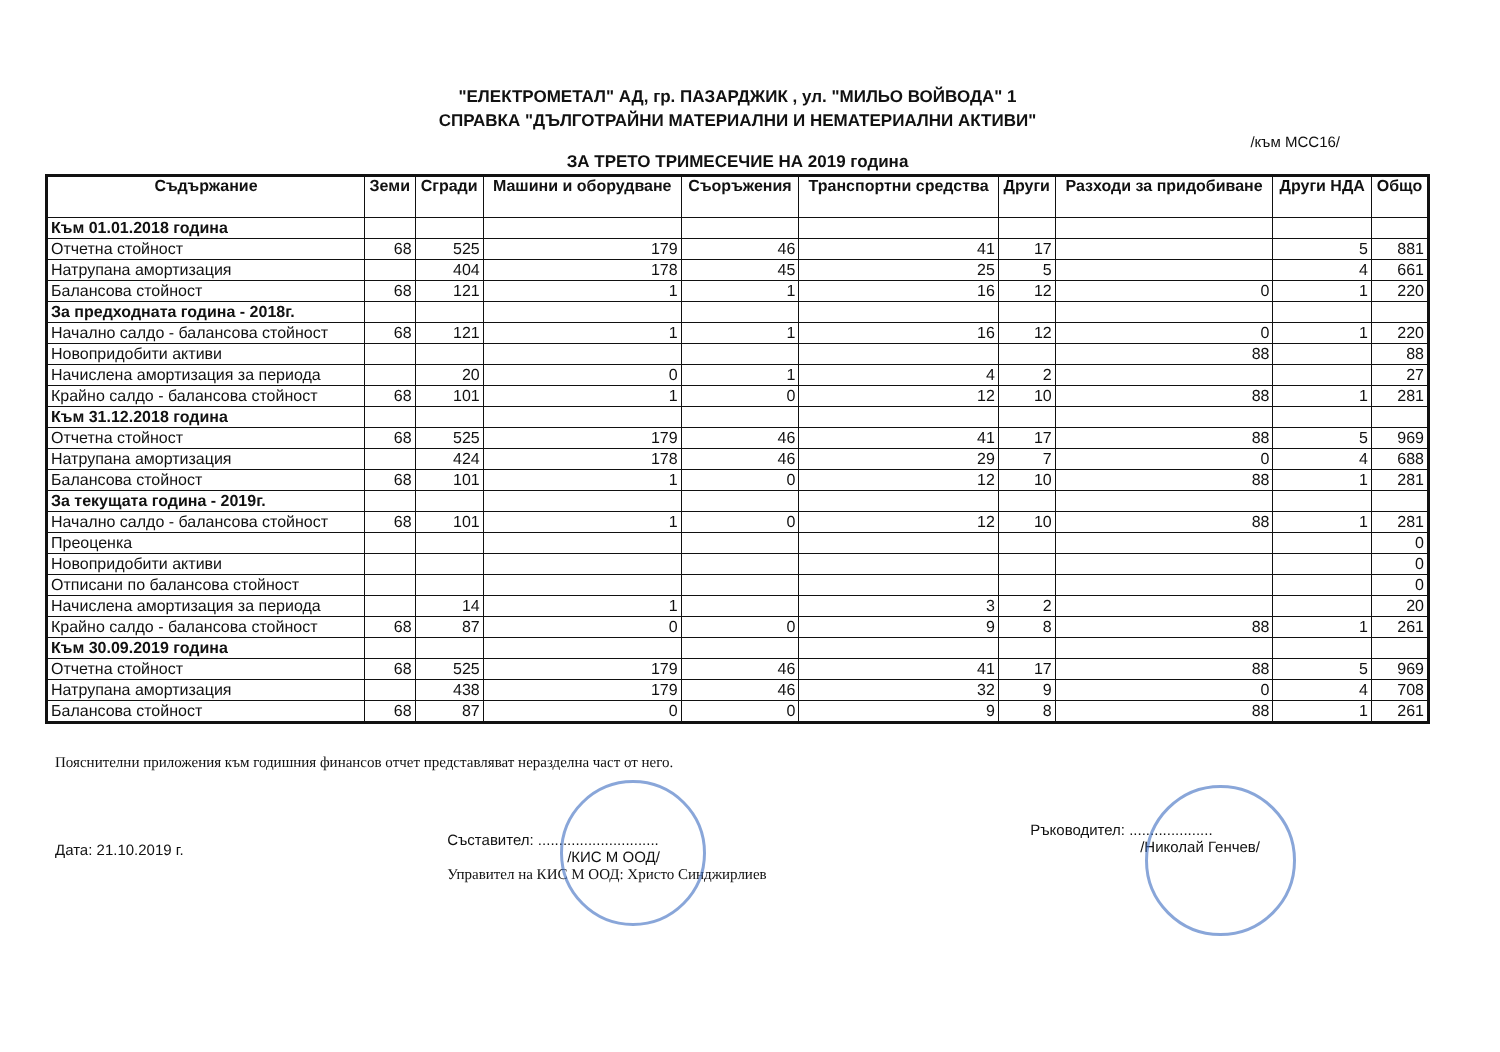"ЕЛЕКТРОМЕТАЛ" АД, гр. ПАЗАРДЖИК , ул. "МИЛЬО ВОЙВОДА" 1
СПРАВКА "ДЪЛГОТРАЙНИ МАТЕРИАЛНИ И НЕМАТЕРИАЛНИ АКТИВИ"
/към МСС16/
ЗА ТРЕТО ТРИМЕСЕЧИЕ НА 2019 година
| Съдържание | Земи | Сгради | Машини и оборудване | Съоръжения | Транспортни средства | Други | Разходи за придобиване | Други НДА | Общо |
| --- | --- | --- | --- | --- | --- | --- | --- | --- | --- |
| Към 01.01.2018 година | | | | | | | | | |
| Отчетна стойност | 68 | 525 | 179 | 46 | 41 | 17 | | 5 | 881 |
| Натрупана амортизация | | 404 | 178 | 45 | 25 | 5 | | 4 | 661 |
| Балансова стойност | 68 | 121 | 1 | 1 | 16 | 12 | 0 | 1 | 220 |
| За предходната година - 2018г. | | | | | | | | | |
| Начално салдо - балансова стойност | 68 | 121 | 1 | 1 | 16 | 12 | 0 | 1 | 220 |
| Новопридобити активи | | | | | | | 88 | | 88 |
| Начислена амортизация за периода | | 20 | 0 | 1 | 4 | 2 | | | 27 |
| Крайно салдо - балансова стойност | 68 | 101 | 1 | 0 | 12 | 10 | 88 | 1 | 281 |
| Към 31.12.2018 година | | | | | | | | | |
| Отчетна стойност | 68 | 525 | 179 | 46 | 41 | 17 | 88 | 5 | 969 |
| Натрупана амортизация | | 424 | 178 | 46 | 29 | 7 | 0 | 4 | 688 |
| Балансова стойност | 68 | 101 | 1 | 0 | 12 | 10 | 88 | 1 | 281 |
| За текущата година - 2019г. | | | | | | | | | |
| Начално салдо - балансова стойност | 68 | 101 | 1 | 0 | 12 | 10 | 88 | 1 | 281 |
| Преоценка | | | | | | | | | 0 |
| Новопридобити активи | | | | | | | | | 0 |
| Отписани по балансова стойност | | | | | | | | | 0 |
| Начислена амортизация за периода | | 14 | 1 | | 3 | 2 | | | 20 |
| Крайно салдо - балансова стойност | 68 | 87 | 0 | 0 | 9 | 8 | 88 | 1 | 261 |
| Към 30.09.2019 година | | | | | | | | | |
| Отчетна стойност | 68 | 525 | 179 | 46 | 41 | 17 | 88 | 5 | 969 |
| Натрупана амортизация | | 438 | 179 | 46 | 32 | 9 | 0 | 4 | 708 |
| Балансова стойност | 68 | 87 | 0 | 0 | 9 | 8 | 88 | 1 | 261 |
Пояснителни приложения към годишния финансов отчет представляват неразделна част от него.
Дата: 21.10.2019 г.
Съставител: .............................
/КИС М ООД/
Управител на КИС М ООД: Христо Синджирлиев
Ръководител: ....................
/Николай Генчев/